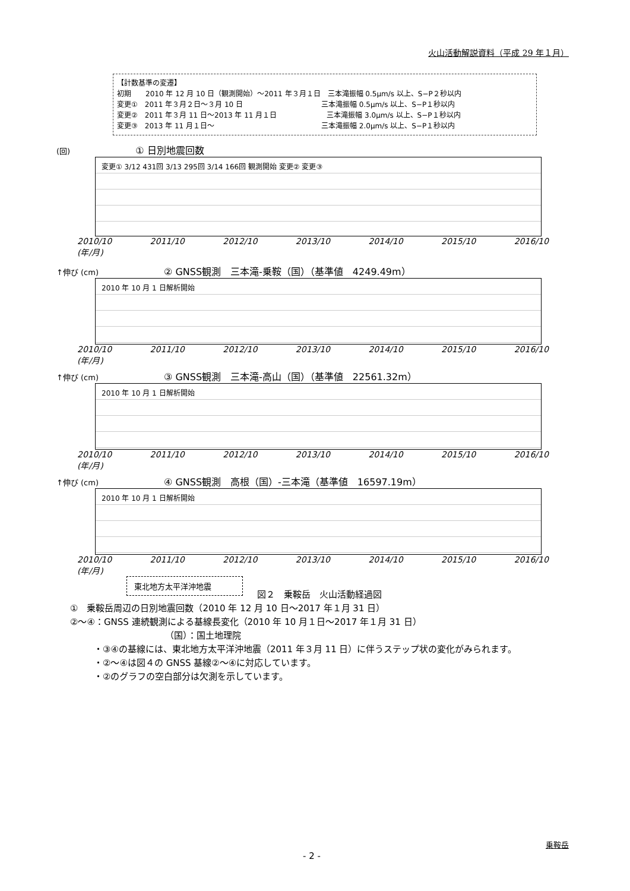火山活動解説資料（平成 29 年１月）
【計数基準の変遷】
初期　　2010 年 12 月 10 日（観測開始）～2011 年３月１日　三本滝振幅 0.5μm/s 以上、S−P２秒以内
変更①　2011 年３月２日～３月 10 日　　　　　　　　　　　三本滝振幅 0.5μm/s 以上、S−P１秒以内
変更②　2011 年３月 11 日～2013 年 11 月１日　　　　　　　三本滝振幅 3.0μm/s 以上、S−P１秒以内
変更③　2013 年 11 月１日～　　　　　　　　　　　　　　　三本滝振幅 2.0μm/s 以上、S−P１秒以内
(回) ① 日別地震回数
変更① 3/12 431回 3/13 295回 3/14 166回 観測開始 変更② 変更③
2010/10 2011/10 2012/10 2013/10 2014/10 2015/10 2016/10 (年/月)
↑伸び (cm) ② GNSS観測　三本滝-乗鞍（国）（基準値　4249.49m）
2010 年 10 月 1 日解析開始
2010/10 2011/10 2012/10 2013/10 2014/10 2015/10 2016/10 (年/月)
↑伸び (cm) ③ GNSS観測　三本滝-高山（国）（基準値　22561.32m）
2010 年 10 月 1 日解析開始
2010/10 2011/10 2012/10 2013/10 2014/10 2015/10 2016/10 (年/月)
↑伸び (cm) ④ GNSS観測　高根（国）-三本滝（基準値　16597.19m）
2010 年 10 月 1 日解析開始
2010/10 2011/10 2012/10 2013/10 2014/10 2015/10 2016/10 (年/月)
東北地方太平洋沖地震
図２　乗鞍岳　火山活動経過図
①　乗鞍岳周辺の日別地震回数（2010 年 12 月 10 日～2017 年１月 31 日）
②～④：GNSS 連続観測による基線長変化（2010 年 10 月１日～2017 年１月 31 日）
（国）：国土地理院
・③④の基線には、東北地方太平洋沖地震（2011 年３月 11 日）に伴うステップ状の変化がみられます。
・②～④は図４の GNSS 基線②～④に対応しています。
・②のグラフの空白部分は欠測を示しています。
乗鞍岳
- 2 -